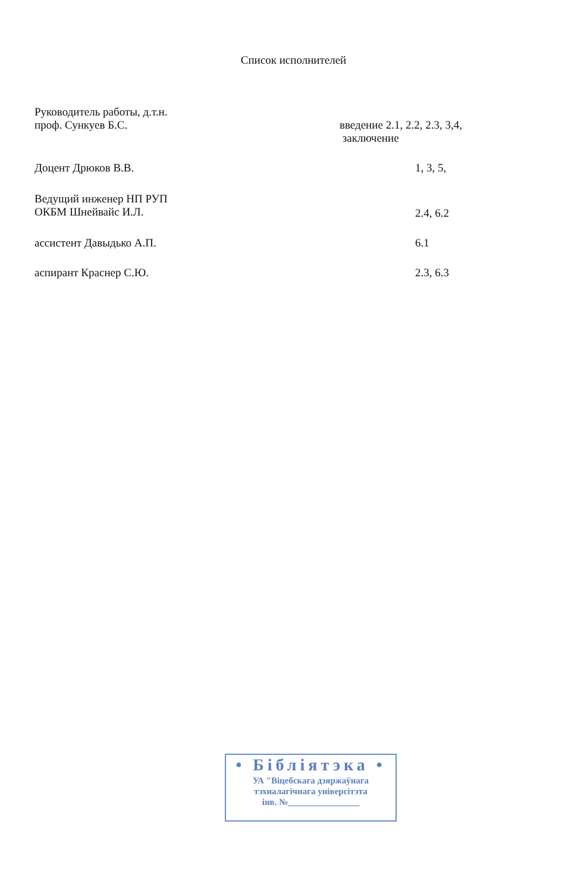Список исполнителей
Руководитель работы, д.т.н.
проф. Сункуев Б.С.
введение 2.1, 2.2, 2.3, 3,4,
заключение
Доцент Дрюков В.В. 1, 3, 5,
Ведущий инженер НП РУП
ОКБМ Шнейвайс И.Л.
2.4, 6.2
ассистент Давыдько А.П. 6.1
аспирант Краснер С.Ю. 2.3, 6.3
• Бібліятэка •
УА "Віцебскага дзяржаўнага
тэхналагічнага універсітэта
інв. №________________